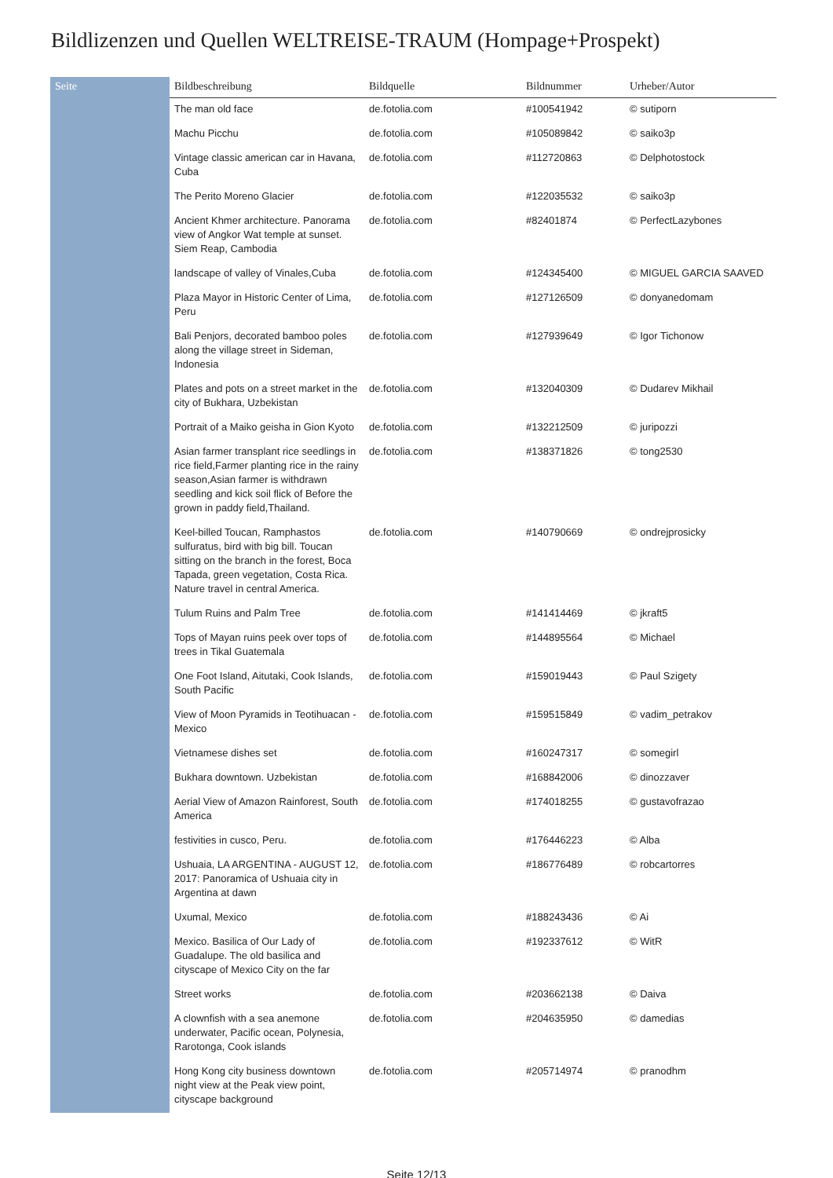Bildlizenzen und Quellen WELTREISE-TRAUM (Hompage+Prospekt)
| Seite | Bildbeschreibung | Bildquelle | Bildnummer | Urheber/Autor |
| --- | --- | --- | --- | --- |
| | The man old face | de.fotolia.com | #100541942 | © sutiporn |
| | Machu Picchu | de.fotolia.com | #105089842 | © saiko3p |
| | Vintage classic american car in Havana, Cuba | de.fotolia.com | #112720863 | © Delphotostock |
| | The Perito Moreno Glacier | de.fotolia.com | #122035532 | © saiko3p |
| | Ancient Khmer architecture. Panorama view of Angkor Wat temple at sunset. Siem Reap, Cambodia | de.fotolia.com | #82401874 | © PerfectLazybones |
| | landscape of valley of Vinales,Cuba | de.fotolia.com | #124345400 | © MIGUEL GARCIA SAAVED |
| | Plaza Mayor in Historic Center of Lima, Peru | de.fotolia.com | #127126509 | © donyanedomam |
| | Bali Penjors, decorated bamboo poles along the village street in Sideman, Indonesia | de.fotolia.com | #127939649 | © Igor Tichonow |
| | Plates and pots on a street market in the city of Bukhara, Uzbekistan | de.fotolia.com | #132040309 | © Dudarev Mikhail |
| | Portrait of a Maiko geisha in Gion Kyoto | de.fotolia.com | #132212509 | © juripozzi |
| | Asian farmer transplant rice seedlings in rice field,Farmer planting rice in the rainy season,Asian farmer is withdrawn seedling and kick soil flick of Before the grown in paddy field,Thailand. | de.fotolia.com | #138371826 | © tong2530 |
| | Keel-billed Toucan, Ramphastos sulfuratus, bird with big bill. Toucan sitting on the branch in the forest, Boca Tapada, green vegetation, Costa Rica. Nature travel in central America. | de.fotolia.com | #140790669 | © ondrejprosicky |
| | Tulum Ruins and Palm Tree | de.fotolia.com | #141414469 | © jkraft5 |
| | Tops of Mayan ruins peek over tops of trees in Tikal Guatemala | de.fotolia.com | #144895564 | © Michael |
| | One Foot Island, Aitutaki, Cook Islands, South Pacific | de.fotolia.com | #159019443 | © Paul Szigety |
| | View of Moon Pyramids in Teotihuacan - Mexico | de.fotolia.com | #159515849 | © vadim_petrakov |
| | Vietnamese dishes set | de.fotolia.com | #160247317 | © somegirl |
| | Bukhara downtown. Uzbekistan | de.fotolia.com | #168842006 | © dinozzaver |
| | Aerial View of Amazon Rainforest, South America | de.fotolia.com | #174018255 | © gustavofrazao |
| | festivities in cusco, Peru. | de.fotolia.com | #176446223 | © Alba |
| | Ushuaia, LA ARGENTINA - AUGUST 12, 2017: Panoramica of Ushuaia city in Argentina at dawn | de.fotolia.com | #186776489 | © robcartorres |
| | Uxumal, Mexico | de.fotolia.com | #188243436 | © Ai |
| | Mexico. Basilica of Our Lady of Guadalupe. The old basilica and cityscape of Mexico City on the far | de.fotolia.com | #192337612 | © WitR |
| | Street works | de.fotolia.com | #203662138 | © Daiva |
| | A clownfish with a sea anemone underwater, Pacific ocean, Polynesia, Rarotonga, Cook islands | de.fotolia.com | #204635950 | © damedias |
| | Hong Kong city business downtown night view at the Peak view point, cityscape background | de.fotolia.com | #205714974 | © pranodhm |
Seite 12/13